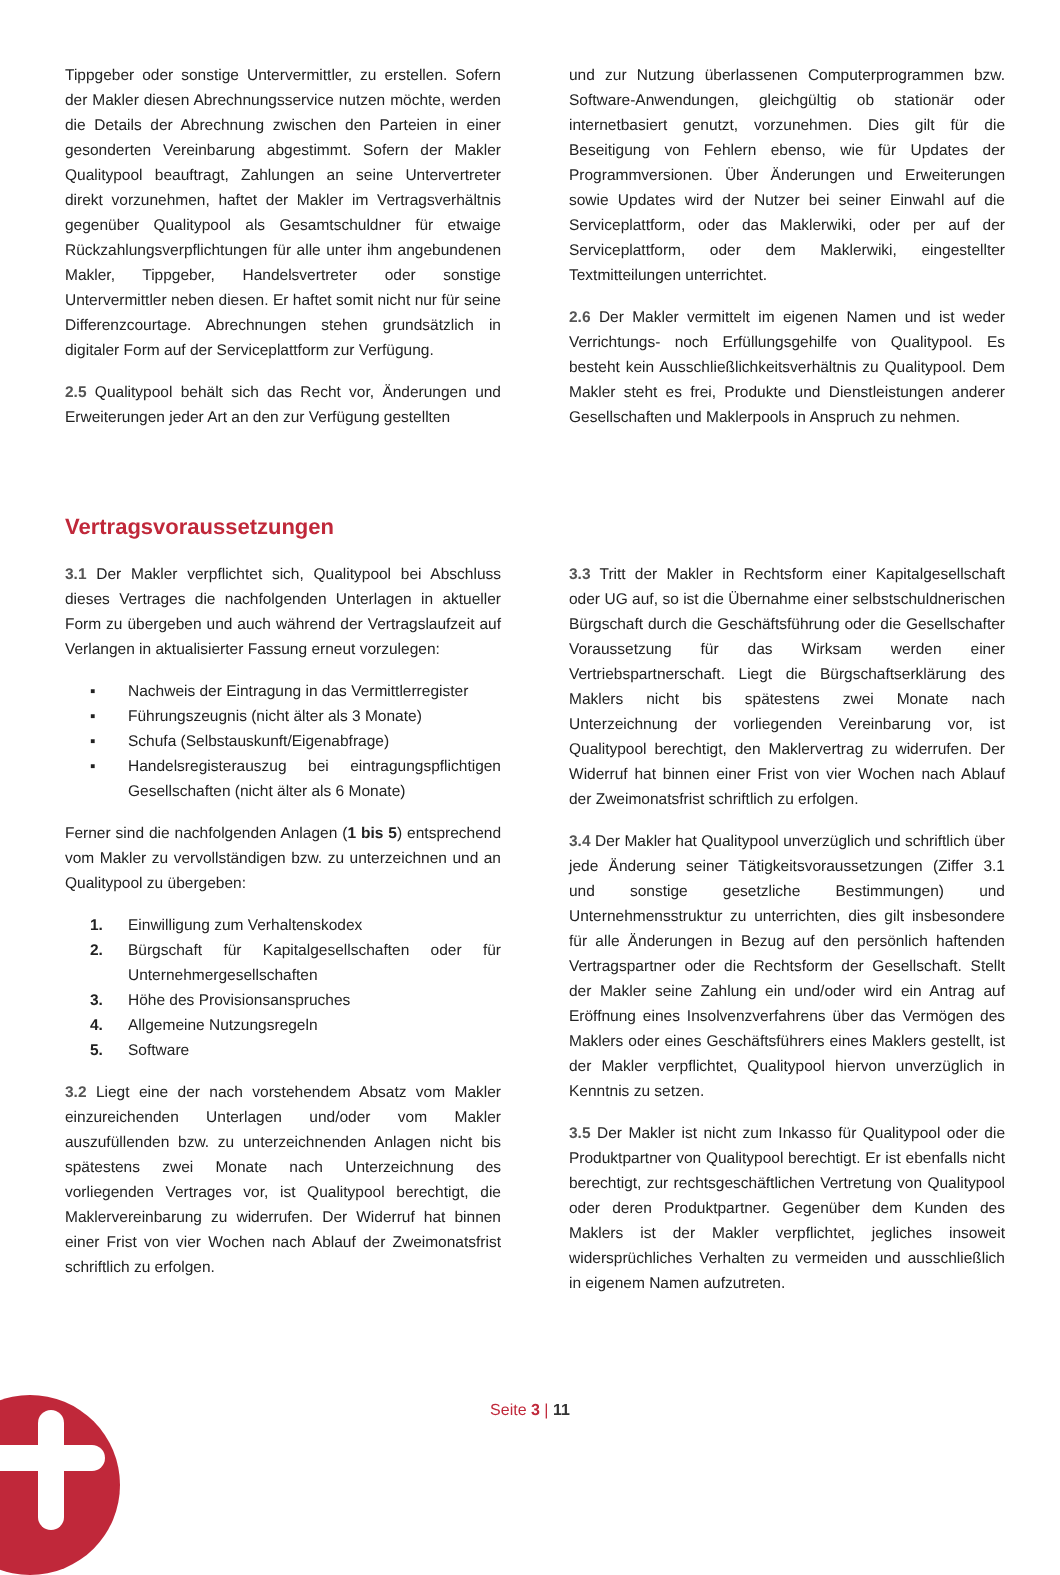Tippgeber oder sonstige Untervermittler, zu erstellen. Sofern der Makler diesen Abrechnungsservice nutzen möchte, werden die Details der Abrechnung zwischen den Parteien in einer gesonderten Vereinbarung abgestimmt. Sofern der Makler Qualitypool beauftragt, Zahlungen an seine Untervertreter direkt vorzunehmen, haftet der Makler im Vertragsverhältnis gegenüber Qualitypool als Gesamtschuldner für etwaige Rückzahlungsverpflichtungen für alle unter ihm angebundenen Makler, Tippgeber, Handelsvertreter oder sonstige Untervermittler neben diesen. Er haftet somit nicht nur für seine Differenzcourtage. Abrechnungen stehen grundsätzlich in digitaler Form auf der Serviceplattform zur Verfügung.
2.5 Qualitypool behält sich das Recht vor, Änderungen und Erweiterungen jeder Art an den zur Verfügung gestellten
und zur Nutzung überlassenen Computerprogrammen bzw. Software-Anwendungen, gleichgültig ob stationär oder internetbasiert genutzt, vorzunehmen. Dies gilt für die Beseitigung von Fehlern ebenso, wie für Updates der Programmversionen. Über Änderungen und Erweiterungen sowie Updates wird der Nutzer bei seiner Einwahl auf die Serviceplattform, oder das Maklerwiki, oder per auf der Serviceplattform, oder dem Maklerwiki, eingestellter Textmitteilungen unterrichtet.
2.6 Der Makler vermittelt im eigenen Namen und ist weder Verrichtungs- noch Erfüllungsgehilfe von Qualitypool. Es besteht kein Ausschließlichkeitsverhältnis zu Qualitypool. Dem Makler steht es frei, Produkte und Dienstleistungen anderer Gesellschaften und Maklerpools in Anspruch zu nehmen.
Vertragsvoraussetzungen
3.1 Der Makler verpflichtet sich, Qualitypool bei Abschluss dieses Vertrages die nachfolgenden Unterlagen in aktueller Form zu übergeben und auch während der Vertragslaufzeit auf Verlangen in aktualisierter Fassung erneut vorzulegen:
▪ Nachweis der Eintragung in das Vermittlerregister
▪ Führungszeugnis (nicht älter als 3 Monate)
▪ Schufa (Selbstauskunft/Eigenabfrage)
▪ Handelsregisterauszug bei eintragungspflichtigen Gesellschaften (nicht älter als 6 Monate)
Ferner sind die nachfolgenden Anlagen (1 bis 5) entsprechend vom Makler zu vervollständigen bzw. zu unterzeichnen und an Qualitypool zu übergeben:
1. Einwilligung zum Verhaltenskodex
2. Bürgschaft für Kapitalgesellschaften oder für Unternehmergesellschaften
3. Höhe des Provisionsanspruches
4. Allgemeine Nutzungsregeln
5. Software
3.2 Liegt eine der nach vorstehendem Absatz vom Makler einzureichenden Unterlagen und/oder vom Makler auszufüllenden bzw. zu unterzeichnenden Anlagen nicht bis spätestens zwei Monate nach Unterzeichnung des vorliegenden Vertrages vor, ist Qualitypool berechtigt, die Maklervereinbarung zu widerrufen. Der Widerruf hat binnen einer Frist von vier Wochen nach Ablauf der Zweimonatsfrist schriftlich zu erfolgen.
3.3 Tritt der Makler in Rechtsform einer Kapitalgesellschaft oder UG auf, so ist die Übernahme einer selbstschuldnerischen Bürgschaft durch die Geschäftsführung oder die Gesellschafter Voraussetzung für das Wirksam werden einer Vertriebspartnerschaft. Liegt die Bürgschaftserklärung des Maklers nicht bis spätestens zwei Monate nach Unterzeichnung der vorliegenden Vereinbarung vor, ist Qualitypool berechtigt, den Maklervertrag zu widerrufen. Der Widerruf hat binnen einer Frist von vier Wochen nach Ablauf der Zweimonatsfrist schriftlich zu erfolgen.
3.4 Der Makler hat Qualitypool unverzüglich und schriftlich über jede Änderung seiner Tätigkeitsvoraussetzungen (Ziffer 3.1 und sonstige gesetzliche Bestimmungen) und Unternehmensstruktur zu unterrichten, dies gilt insbesondere für alle Änderungen in Bezug auf den persönlich haftenden Vertragspartner oder die Rechtsform der Gesellschaft. Stellt der Makler seine Zahlung ein und/oder wird ein Antrag auf Eröffnung eines Insolvenzverfahrens über das Vermögen des Maklers oder eines Geschäftsführers eines Maklers gestellt, ist der Makler verpflichtet, Qualitypool hiervon unverzüglich in Kenntnis zu setzen.
3.5 Der Makler ist nicht zum Inkasso für Qualitypool oder die Produktpartner von Qualitypool berechtigt. Er ist ebenfalls nicht berechtigt, zur rechtsgeschäftlichen Vertretung von Qualitypool oder deren Produktpartner. Gegenüber dem Kunden des Maklers ist der Makler verpflichtet, jegliches insoweit widersprüchliches Verhalten zu vermeiden und ausschließlich in eigenem Namen aufzutreten.
Seite 3 | 11